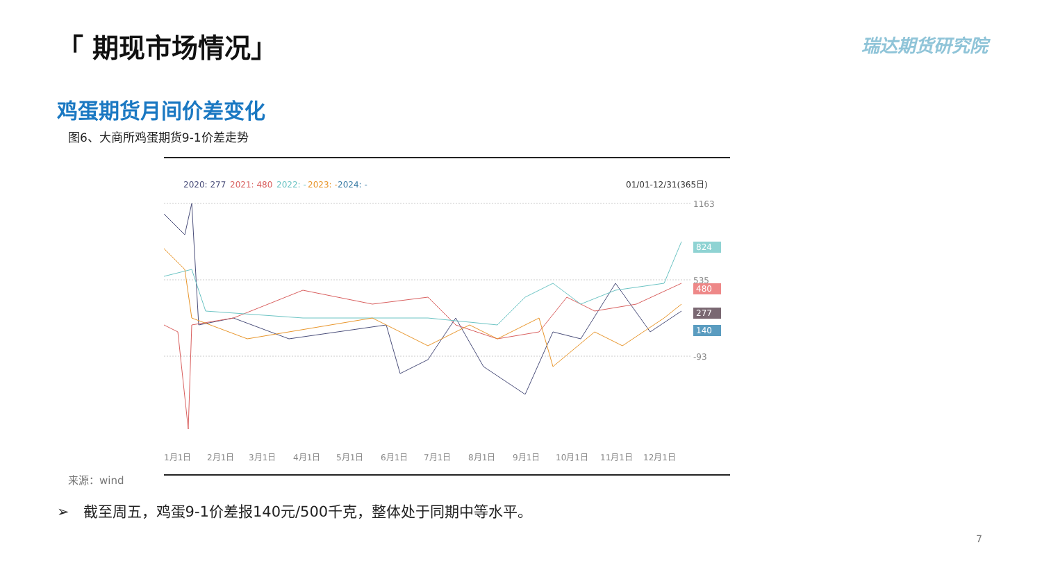「 期现市场情况」 瑞达期货研究院
鸡蛋期货月间价差变化
图6、大商所鸡蛋期货9-1价差走势
2020: 277
2021: 480
2022: -
2023: -
2024: -
01/01-12/31(365日)
1163
535
-93
824
480
277
140
1月1日
2月1日
3月1日
4月1日
5月1日
6月1日
7月1日
8月1日
9月1日
10月1日
11月1日
12月1日
来源：wind
➢ 截至周五，鸡蛋9-1价差报140元/500千克，整体处于同期中等水平。
7